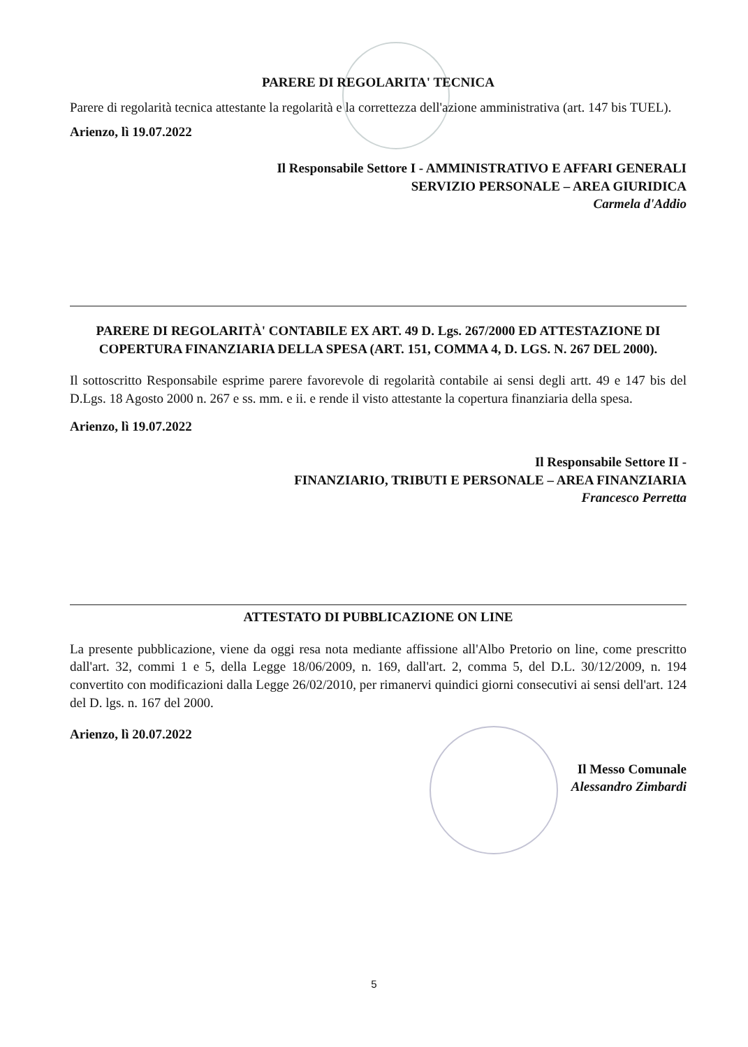PARERE DI REGOLARITA' TECNICA
Parere di regolarità tecnica attestante la regolarità e la correttezza dell'azione amministrativa (art. 147 bis TUEL).
Arienzo, lì 19.07.2022
Il Responsabile Settore I - AMMINISTRATIVO E AFFARI GENERALI
SERVIZIO PERSONALE – AREA GIURIDICA
Carmela d'Addio
PARERE DI REGOLARITÀ' CONTABILE EX ART. 49 D. Lgs. 267/2000 ED ATTESTAZIONE DI COPERTURA FINANZIARIA DELLA SPESA (ART. 151, COMMA 4, D. LGS. N. 267 DEL 2000).
Il sottoscritto Responsabile esprime parere favorevole di regolarità contabile ai sensi degli artt. 49 e 147 bis del D.Lgs. 18 Agosto 2000 n. 267 e ss. mm. e ii. e rende il visto attestante la copertura finanziaria della spesa.
Arienzo, lì 19.07.2022
Il Responsabile Settore II -
FINANZIARIO, TRIBUTI E PERSONALE – AREA FINANZIARIA
Francesco Perretta
ATTESTATO DI PUBBLICAZIONE ON LINE
La presente pubblicazione, viene da oggi resa nota mediante affissione all'Albo Pretorio on line, come prescritto dall'art. 32, commi 1 e 5, della Legge 18/06/2009, n. 169, dall'art. 2, comma 5, del D.L. 30/12/2009, n. 194 convertito con modificazioni dalla Legge 26/02/2010, per rimanervi quindici giorni consecutivi ai sensi dell'art. 124 del D. lgs. n. 167 del 2000.
Arienzo, lì 20.07.2022
Il Messo Comunale
Alessandro Zimbardi
5